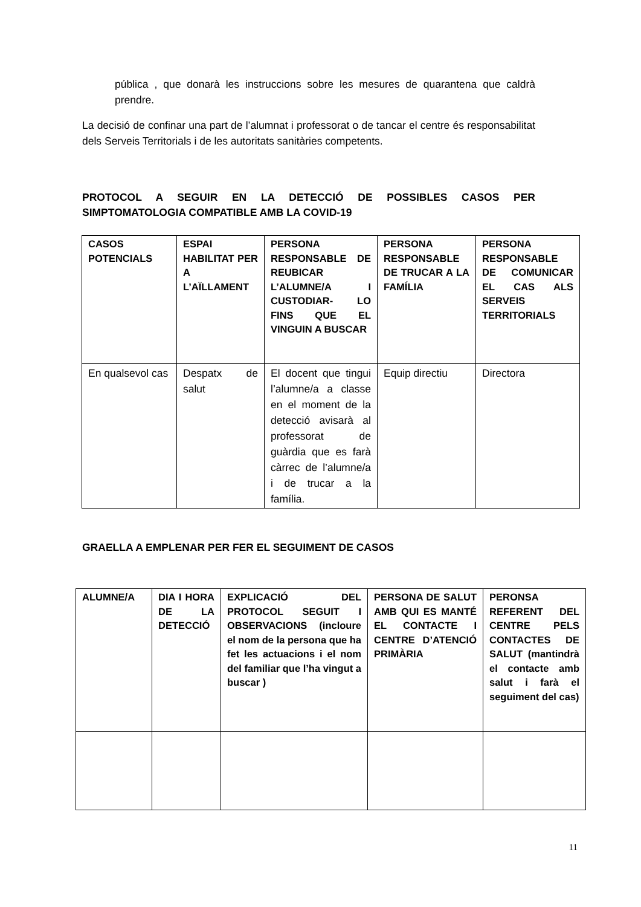pública , que donarà les instruccions sobre les mesures de quarantena que caldrà prendre.
La decisió de confinar una part de l’alumnat i professorat o de tancar el centre és responsabilitat dels Serveis Territorials i de les autoritats sanitàries competents.
PROTOCOL A SEGUIR EN LA DETECCIÓ DE POSSIBLES CASOS PER SIMPTOMATOLOGIA COMPATIBLE AMB LA COVID-19
| CASOS POTENCIALS | ESPAI HABILITAT PER A L’AÏLLAMENT | PERSONA RESPONSABLE DE REUBICAR L’ALUMNE/A I CUSTODIAR- LO FINS QUE EL VINGUIN A BUSCAR | PERSONA RESPONSABLE DE TRUCAR A LA FAMÍLIA | PERSONA RESPONSABLE DE COMUNICAR EL CAS ALS SERVEIS TERRITORIALS |
| --- | --- | --- | --- | --- |
| En qualsevol cas | Despatx de salut | El docent que tingui l’alumne/a a classe en el moment de la detecció avisarà al professorat de guàrdia que es farà càrrec de l’alumne/a i de trucar a la família. | Equip directiu | Directora |
GRAELLA A EMPLENAR PER FER EL SEGUIMENT DE CASOS
| ALUMNE/A | DIA I HORA DE LA DETECCIÓ | EXPLICACIÓ DEL PROTOCOL SEGUIT I OBSERVACIONS (incloure el nom de la persona que ha fet les actuacions i el nom del familiar que l’ha vingut a buscar ) | PERSONA DE SALUT AMB QUI ES MANTÉ EL CONTACTE I CENTRE D’ATENCIÓ PRIMÀRIA | PERONSA REFERENT DEL CENTRE PELS CONTACTES DE SALUT (mantindrà el contacte amb salut i farà el seguiment del cas) |
| --- | --- | --- | --- | --- |
11